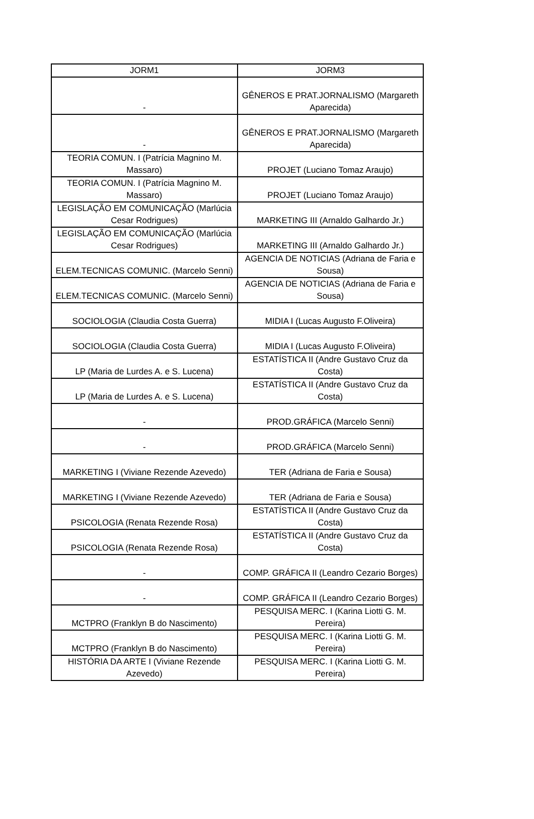| JORM1 | JORM3 |
| --- | --- |
| - | GÊNEROS E PRAT.JORNALISMO (Margareth Aparecida) |
| - | GÊNEROS E PRAT.JORNALISMO (Margareth Aparecida) |
| TEORIA COMUN. I (Patrícia Magnino M. Massaro) | PROJET (Luciano Tomaz Araujo) |
| TEORIA COMUN. I (Patrícia Magnino M. Massaro) | PROJET (Luciano Tomaz Araujo) |
| LEGISLAÇÃO EM COMUNICAÇÃO (Marlúcia Cesar Rodrigues) | MARKETING III (Arnaldo Galhardo Jr.) |
| LEGISLAÇÃO EM COMUNICAÇÃO (Marlúcia Cesar Rodrigues) | MARKETING III (Arnaldo Galhardo Jr.) |
| ELEM.TECNICAS COMUNIC. (Marcelo Senni) | AGENCIA DE NOTICIAS (Adriana de Faria e Sousa) |
| ELEM.TECNICAS COMUNIC. (Marcelo Senni) | AGENCIA DE NOTICIAS (Adriana de Faria e Sousa) |
| SOCIOLOGIA (Claudia Costa Guerra) | MIDIA I (Lucas Augusto F.Oliveira) |
| SOCIOLOGIA (Claudia Costa Guerra) | MIDIA I (Lucas Augusto F.Oliveira) |
| LP (Maria de Lurdes A. e S. Lucena) | ESTATÍSTICA II (Andre Gustavo Cruz da Costa) |
| LP (Maria de Lurdes A. e S. Lucena) | ESTATÍSTICA II (Andre Gustavo Cruz da Costa) |
| - | PROD.GRÁFICA (Marcelo Senni) |
| - | PROD.GRÁFICA (Marcelo Senni) |
| MARKETING I (Viviane Rezende Azevedo) | TER (Adriana de Faria e Sousa) |
| MARKETING I (Viviane Rezende Azevedo) | TER (Adriana de Faria e Sousa) |
| PSICOLOGIA (Renata Rezende Rosa) | ESTATÍSTICA II (Andre Gustavo Cruz da Costa) |
| PSICOLOGIA (Renata Rezende Rosa) | ESTATÍSTICA II (Andre Gustavo Cruz da Costa) |
| - | COMP. GRÁFICA II (Leandro Cezario Borges) |
| - | COMP. GRÁFICA II (Leandro Cezario Borges) |
| MCTPRO (Franklyn B do Nascimento) | PESQUISA MERC. I (Karina Liotti G. M. Pereira) |
| MCTPRO (Franklyn B do Nascimento) | PESQUISA MERC. I (Karina Liotti G. M. Pereira) |
| HISTÓRIA DA ARTE I (Viviane Rezende Azevedo) | PESQUISA MERC. I (Karina Liotti G. M. Pereira) |